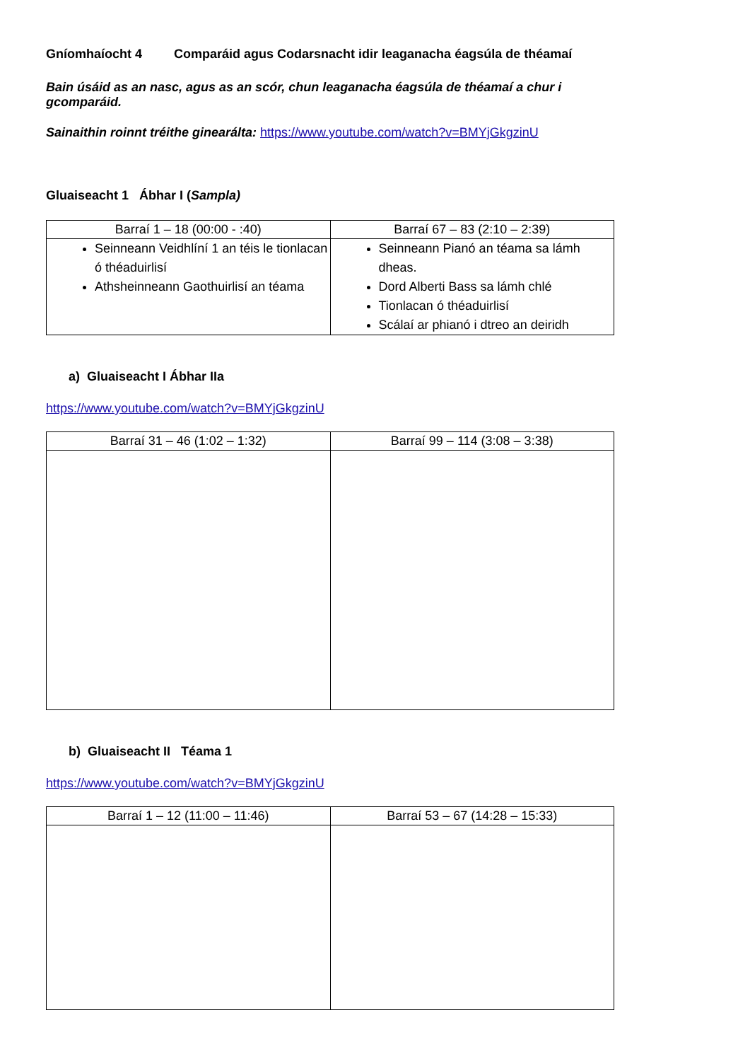Gníomhaíocht 4 Comparáid agus Codarsnacht idir leaganacha éagsúla de théamaí
Bain úsáid as an nasc, agus as an scór, chun leaganacha éagsúla de théamaí a chur i gcomparáid.
Sainaithin roinnt tréithe ginearálta: https://www.youtube.com/watch?v=BMYjGkgzinU
Gluaiseacht 1 Ábhar I (Sampla)
| Barraí 1 – 18 (00:00 - :40) | Barraí 67 – 83 (2:10 – 2:39) |
| --- | --- |
| Seinneann Veidhlíní 1 an téis le tionlacan ó théaduirlisí Athsheinneann Gaothuirlisí an téama | Seinneann Pianó an téama sa lámh dheas. Dord Alberti Bass sa lámh chlé Tionlacan ó théaduirlisí Scálaí ar phianó i dtreo an deiridh |
a) Gluaiseacht I Ábhar IIa
https://www.youtube.com/watch?v=BMYjGkgzinU
| Barraí 31 – 46 (1:02 – 1:32) | Barraí 99 – 114 (3:08 – 3:38) |
| --- | --- |
b) Gluaiseacht II Téama 1
https://www.youtube.com/watch?v=BMYjGkgzinU
| Barraí 1 – 12 (11:00 – 11:46) | Barraí 53 – 67 (14:28 – 15:33) |
| --- | --- |